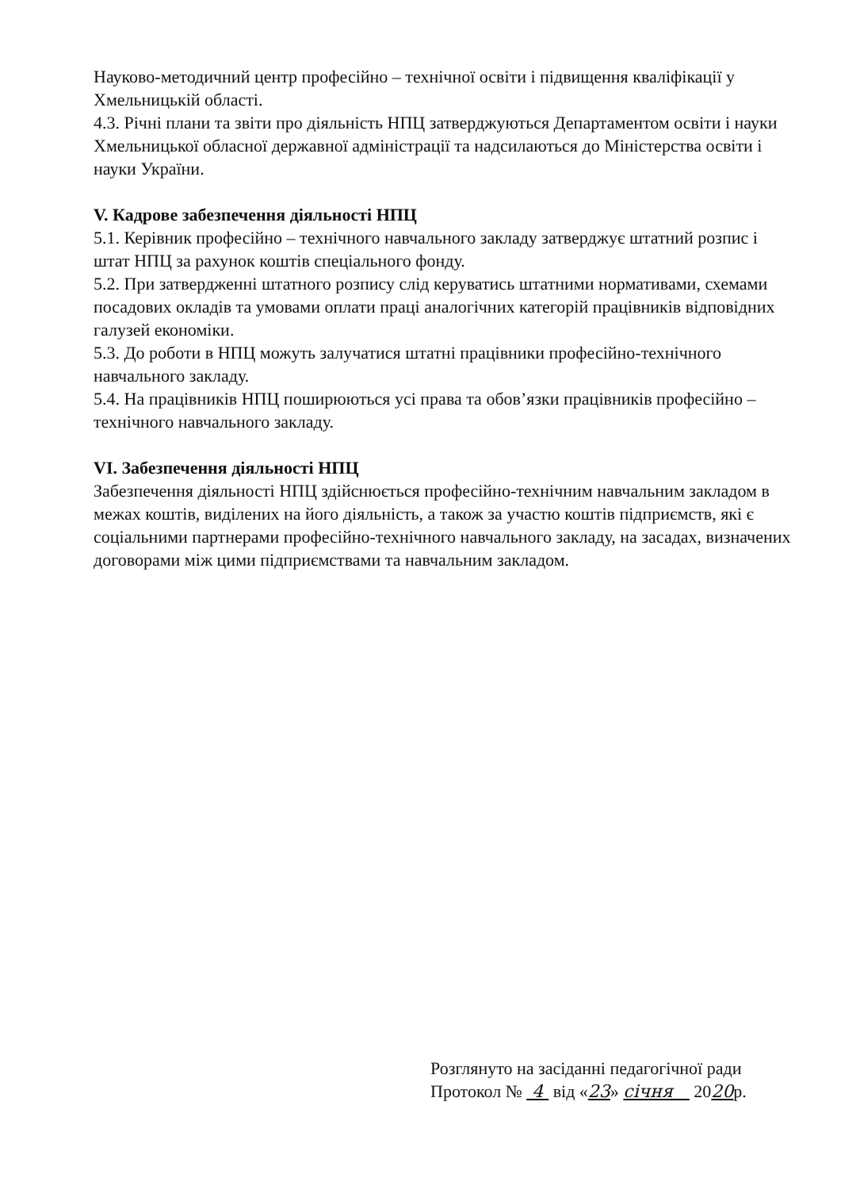Науково-методичний центр професійно – технічної освіти і підвищення кваліфікації у Хмельницькій області.
4.3. Річні плани та звіти про діяльність НПЦ затверджуються Департаментом освіти і науки Хмельницької обласної державної адміністрації та надсилаються до Міністерства освіти і науки України.
V. Кадрове забезпечення діяльності НПЦ
5.1. Керівник професійно – технічного навчального закладу затверджує штатний розпис і штат НПЦ за рахунок коштів спеціального фонду.
5.2. При затвердженні штатного розпису слід керуватись штатними нормативами, схемами посадових окладів та умовами оплати праці аналогічних категорій працівників відповідних галузей економіки.
5.3. До роботи в НПЦ можуть залучатися штатні працівники професійно-технічного навчального закладу.
5.4. На працівників НПЦ поширюються усі права та обов’язки працівників професійно – технічного навчального закладу.
VI. Забезпечення діяльності НПЦ
Забезпечення діяльності НПЦ здійснюється професійно-технічним навчальним закладом в межах коштів, виділених на його діяльність, а також за участю коштів підприємств, які є соціальними партнерами професійно-технічного навчального закладу, на засадах, визначених договорами між цими підприємствами та навчальним закладом.
Розглянуто на засіданні педагогічної ради
Протокол № 4 від «23» січня 2020р.